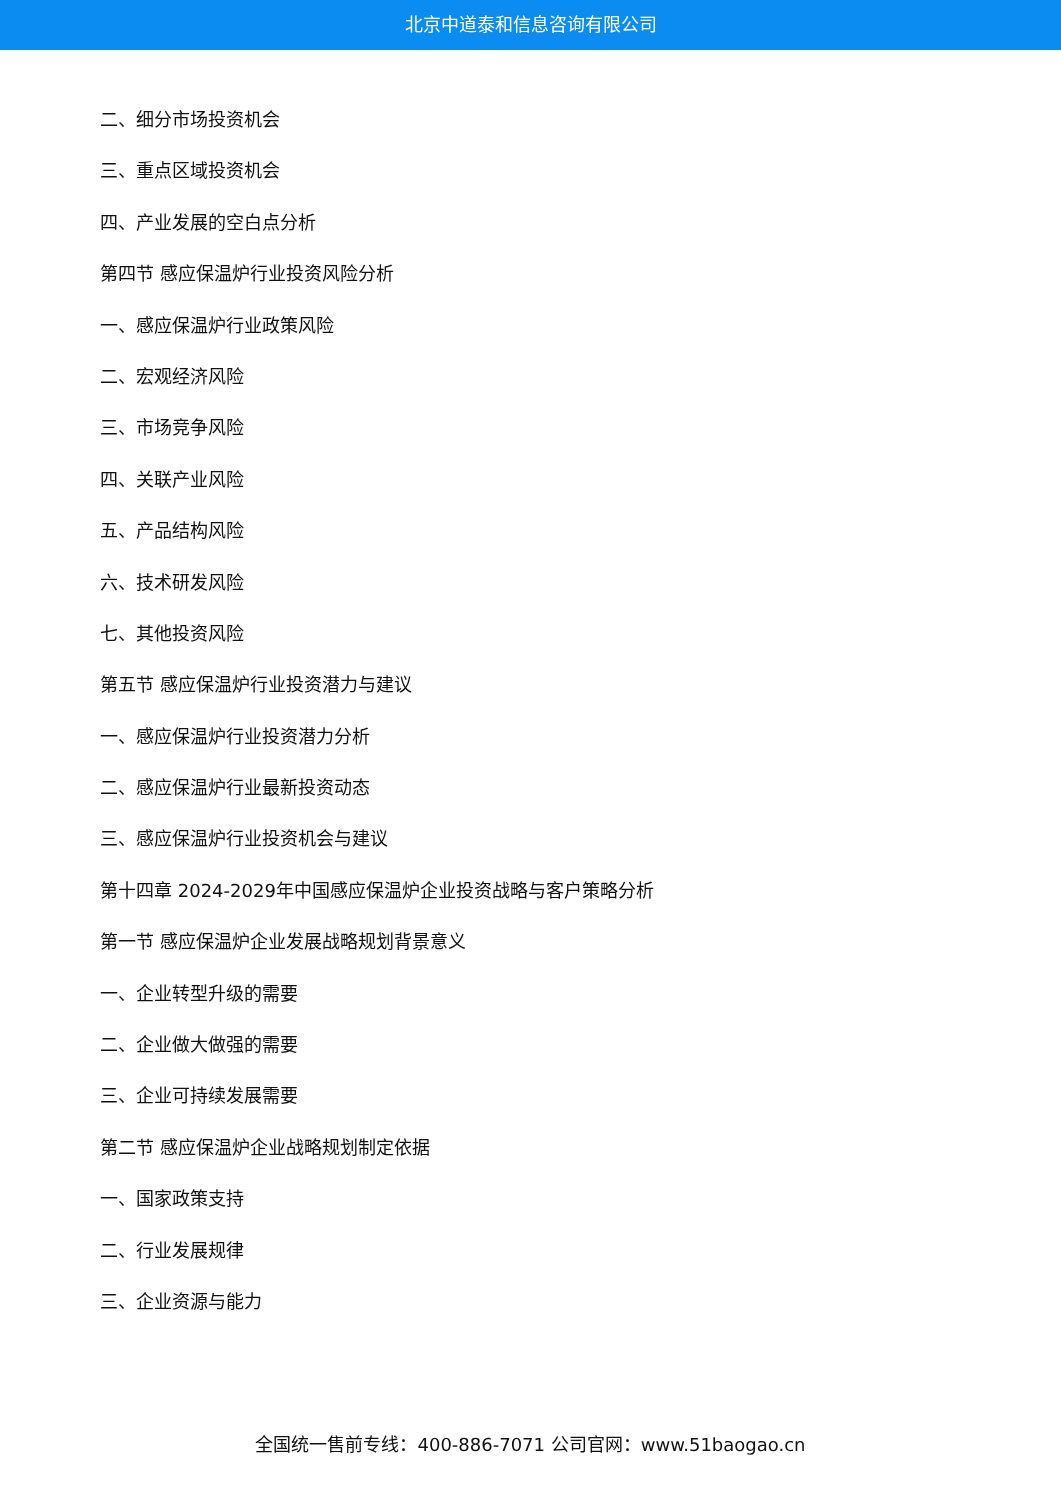北京中道泰和信息咨询有限公司
二、细分市场投资机会
三、重点区域投资机会
四、产业发展的空白点分析
第四节 感应保温炉行业投资风险分析
一、感应保温炉行业政策风险
二、宏观经济风险
三、市场竞争风险
四、关联产业风险
五、产品结构风险
六、技术研发风险
七、其他投资风险
第五节 感应保温炉行业投资潜力与建议
一、感应保温炉行业投资潜力分析
二、感应保温炉行业最新投资动态
三、感应保温炉行业投资机会与建议
第十四章 2024-2029年中国感应保温炉企业投资战略与客户策略分析
第一节 感应保温炉企业发展战略规划背景意义
一、企业转型升级的需要
二、企业做大做强的需要
三、企业可持续发展需要
第二节 感应保温炉企业战略规划制定依据
一、国家政策支持
二、行业发展规律
三、企业资源与能力
全国统一售前专线：400-886-7071 公司官网：www.51baogao.cn